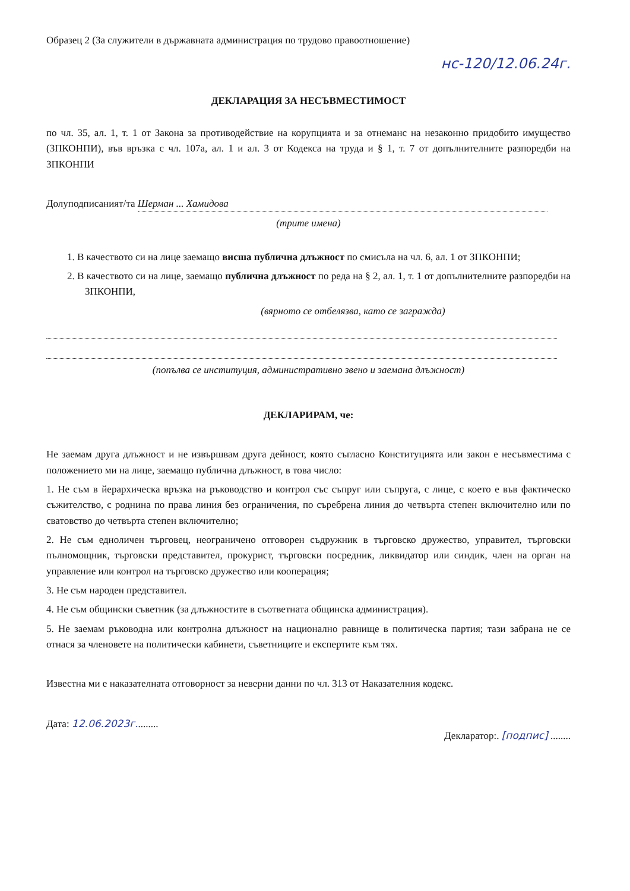Образец 2 (За служители в държавната администрация по трудово правоотношение)
нс-120/12.06.24г.
ДЕКЛАРАЦИЯ ЗА НЕСЪВМЕСТИМОСТ
по чл. 35, ал. 1, т. 1 от Закона за противодействие на корупцията и за отнеманс на незаконно придобито имущество (ЗПКОНПИ), във връзка с чл. 107а, ал. 1 и ал. 3 от Кодекса на труда и § 1, т. 7 от допълнителните разпоредби на ЗПКОНПИ
Долуподписаният/та Шерман ... Хамидова
(трите имена)
1. В качеството си на лице заемащо висша публична длъжност по смисъла на чл. 6, ал. 1 от ЗПКОНПИ;
2. В качеството си на лице, заемащо публична длъжност по реда на § 2, ал. 1, т. 1 от допълнителните разпоредби на ЗПКОНПИ,
(вярното се отбелязва, като се загражда)
(попълва се институция, административно звено и заемана длъжност)
ДЕКЛАРИРАМ, че:
Не заемам друга длъжност и не извършвам друга дейност, която съгласно Конституцията или закон е несъвместима с положението ми на лице, заемащо публична длъжност, в това число:
1. Не съм в йерархическа връзка на ръководство и контрол със съпруг или съпруга, с лице, с което е във фактическо съжителство, с роднина по права линия без ограничения, по съребрена линия до четвърта степен включително или по сватовство до четвърта степен включително;
2. Не съм едноличен търговец, неограничено отговорен съдружник в търговско дружество, управител, търговски пълномощник, търговски представител, прокурист, търговски посредник, ликвидатор или синдик, член на орган на управление или контрол на търговско дружество или кооперация;
3. Не съм народен представител.
4. Не съм общински съветник (за длъжностите в съответната общинска администрация).
5. Не заемам ръководна или контролна длъжност на национално равнище в политическа партия; тази забрана не се отнася за членовете на политически кабинети, съветниците и експертите към тях.
Известна ми е наказателната отговорност за неверни данни по чл. 313 от Наказателния кодекс.
Дата: 12.06.2023г......... Декларатор:. [подпис] ........